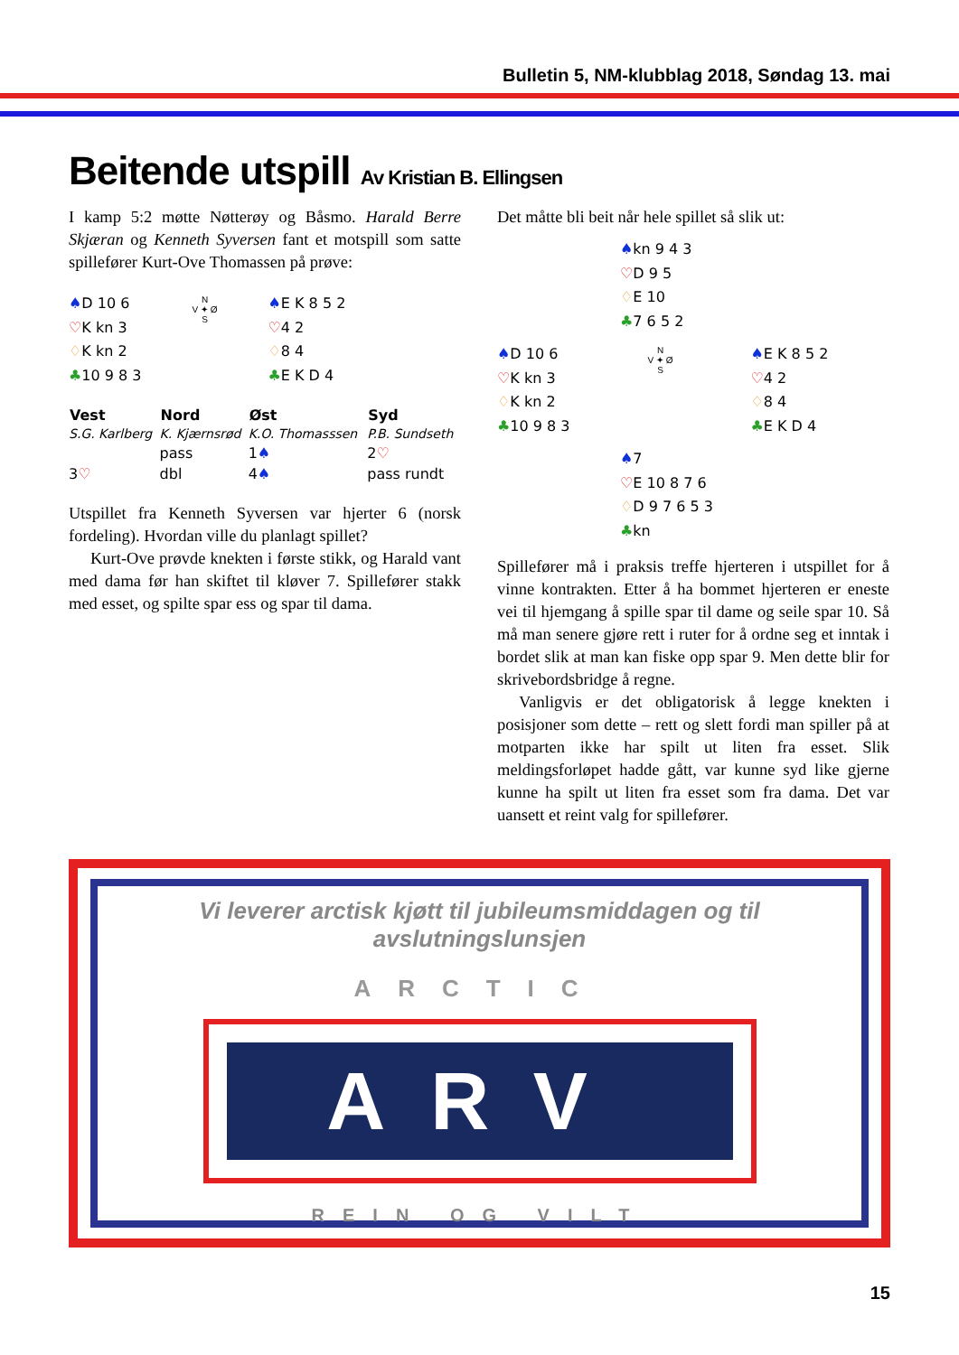Bulletin 5, NM-klubblag 2018, Søndag 13. mai
Beitende utspill Av Kristian B. Ellingsen
I kamp 5:2 møtte Nøtterøy og Båsmo. Harald Berre Skjæran og Kenneth Syversen fant et motspill som satte spillefører Kurt-Ove Thomassen på prøve:
♠D 10 6
♡K kn 3
♢K kn 2
♣10 9 8 3
N
V ✦ Ø
S
♠E K 8 5 2
♡4 2
♢8 4
♣E K D 4
| Vest | Nord | Øst | Syd |
| --- | --- | --- | --- |
| S.G. Karlberg | K. Kjærnsrød | K.O. Thomasssen | P.B. Sundseth |
| | pass | 1 ♠ | 2 ♡ |
| 3 ♡ | dbl | 4 ♠ | pass rundt |
Utspillet fra Kenneth Syversen var hjerter 6 (norsk fordeling). Hvordan ville du planlagt spillet?
Kurt-Ove prøvde knekten i første stikk, og Harald vant med dama før han skiftet til kløver 7. Spillefører stakk med esset, og spilte spar ess og spar til dama.
Det måtte bli beit når hele spillet så slik ut:
♠kn 9 4 3
♡D 9 5
♢E 10
♣7 6 5 2
♠D 10 6
♡K kn 3
♢K kn 2
♣10 9 8 3
N
V ✦ Ø
S
♠E K 8 5 2
♡4 2
♢8 4
♣E K D 4
♠7
♡E 10 8 7 6
♢D 9 7 6 5 3
♣kn
Spillefører må i praksis treffe hjerteren i utspillet for å vinne kontrakten. Etter å ha bommet hjerteren er eneste vei til hjemgang å spille spar til dame og seile spar 10. Så må man senere gjøre rett i ruter for å ordne seg et inntak i bordet slik at man kan fiske opp spar 9. Men dette blir for skrivebordsbridge å regne.
Vanligvis er det obligatorisk å legge knekten i posisjoner som dette – rett og slett fordi man spiller på at motparten ikke har spilt ut liten fra esset. Slik meldingsforløpet hadde gått, var kunne syd like gjerne kunne ha spilt ut liten fra esset som fra dama. Det var uansett et reint valg for spillefører.
Vi leverer arctisk kjøtt til jubileumsmiddagen og til avslutningslunsjen
ARCTIC
ARV
REIN OG VILT
15